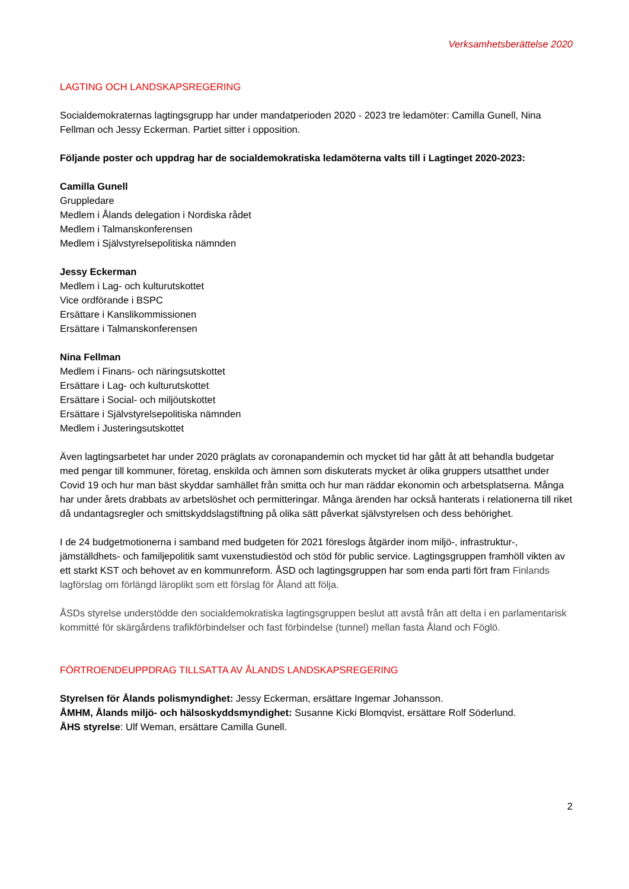Verksamhetsberättelse 2020
LAGTING OCH LANDSKAPSREGERING
Socialdemokraternas lagtingsgrupp har under mandatperioden 2020 - 2023 tre ledamöter: Camilla Gunell, Nina Fellman och Jessy Eckerman. Partiet sitter i opposition.
Följande poster och uppdrag har de socialdemokratiska ledamöterna valts till i Lagtinget 2020-2023:
Camilla Gunell
Gruppledare
Medlem i Ålands delegation i Nordiska rådet
Medlem i Talmanskonferensen
Medlem i Självstyrelsepolitiska nämnden
Jessy Eckerman
Medlem i Lag- och kulturutskottet
Vice ordförande i BSPC
Ersättare i Kanslikommissionen
Ersättare i Talmanskonferensen
Nina Fellman
Medlem i Finans- och näringsutskottet
Ersättare i Lag- och kulturutskottet
Ersättare i Social- och miljöutskottet
Ersättare i Självstyrelsepolitiska nämnden
Medlem i Justeringsutskottet
Även lagtingsarbetet har under 2020 präglats av coronapandemin och mycket tid har gått åt att behandla budgetar med pengar till kommuner, företag, enskilda och ämnen som diskuterats mycket är olika gruppers utsatthet under Covid 19 och hur man bäst skyddar samhället från smitta och hur man räddar ekonomin och arbetsplatserna. Många har under årets drabbats av arbetslöshet och permitteringar. Många ärenden har också hanterats i relationerna till riket då undantagsregler och smittskyddslagstiftning på olika sätt påverkat självstyrelsen och dess behörighet.
I de 24 budgetmotionerna i samband med budgeten för 2021 föreslogs åtgärder inom miljö-, infrastruktur-, jämställdhets- och familjepolitik samt vuxenstudiestöd och stöd för public service. Lagtingsgruppen framhöll vikten av ett starkt KST och behovet av en kommunreform. ÅSD och lagtingsgruppen har som enda parti fört fram Finlands lagförslag om förlängd läroplikt som ett förslag för Åland att följa.
ÅSDs styrelse understödde den socialdemokratiska lagtingsgruppen beslut att avstå från att delta i en parlamentarisk kommitté för skärgårdens trafikförbindelser och fast förbindelse (tunnel) mellan fasta Åland och Föglö.
FÖRTROENDEUPPDRAG TILLSATTA AV ÅLANDS LANDSKAPSREGERING
Styrelsen för Ålands polismyndighet: Jessy Eckerman, ersättare Ingemar Johansson.
ÅMHM, Ålands miljö- och hälsoskyddsmyndighet: Susanne Kicki Blomqvist, ersättare Rolf Söderlund.
ÅHS styrelse: Ulf Weman, ersättare Camilla Gunell.
2